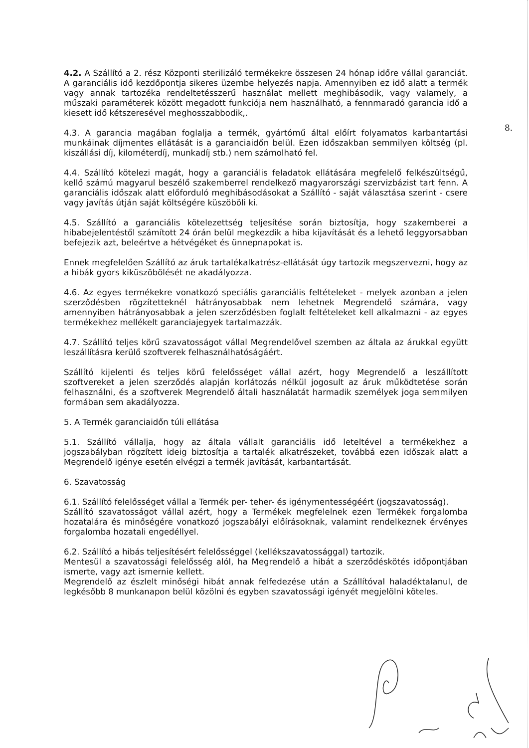8.
4.2. A Szállító a 2. rész Központi sterilizáló termékekre összesen 24 hónap időre vállal garanciát. A garanciális idő kezdőpontja sikeres üzembe helyezés napja. Amennyiben ez idő alatt a termék vagy annak tartozéka rendeltetésszerű használat mellett meghibásodik, vagy valamely, a műszaki paraméterek között megadott funkciója nem használható, a fennmaradó garancia idő a kiesett idő kétszeresével meghosszabbodik,.
4.3. A garancia magában foglalja a termék, gyártómű által előírt folyamatos karbantartási munkáinak díjmentes ellátását is a garanciaidőn belül. Ezen időszakban semmilyen költség (pl. kiszállási díj, kilométerdíj, munkadíj stb.) nem számolható fel.
4.4. Szállító kötelezi magát, hogy a garanciális feladatok ellátására megfelelő felkészültségű, kellő számú magyarul beszélő szakemberrel rendelkező magyarországi szervizbázist tart fenn. A garanciális időszak alatt előforduló meghibásodásokat a Szállító - saját választása szerint - csere vagy javítás útján saját költségére küszöböli ki.
4.5. Szállító a garanciális kötelezettség teljesítése során biztosítja, hogy szakemberei a hibabejelentéstől számított 24 órán belül megkezdik a hiba kijavítását és a lehető leggyorsabban befejezik azt, beleértve a hétvégéket és ünnepnapokat is.
Ennek megfelelően Szállító az áruk tartalékalkatrész-ellátását úgy tartozik megszervezni, hogy az a hibák gyors kiküszöbölését ne akadályozza.
4.6. Az egyes termékekre vonatkozó speciális garanciális feltételeket - melyek azonban a jelen szerződésben rögzítetteknél hátrányosabbak nem lehetnek Megrendelő számára, vagy amennyiben hátrányosabbak a jelen szerződésben foglalt feltételeket kell alkalmazni - az egyes termékekhez mellékelt garanciajegyek tartalmazzák.
4.7. Szállító teljes körű szavatosságot vállal Megrendelővel szemben az általa az árukkal együtt leszállításra kerülő szoftverek felhasználhatóságáért.
Szállító kijelenti és teljes körű felelősséget vállal azért, hogy Megrendelő a leszállított szoftvereket a jelen szerződés alapján korlátozás nélkül jogosult az áruk működtetése során felhasználni, és a szoftverek Megrendelő általi használatát harmadik személyek joga semmilyen formában sem akadályozza.
5. A Termék garanciaidőn túli ellátása
5.1. Szállító vállalja, hogy az általa vállalt garanciális idő leteltével a termékekhez a jogszabályban rögzített ideig biztosítja a tartalék alkatrészeket, továbbá ezen időszak alatt a Megrendelő igénye esetén elvégzi a termék javítását, karbantartását.
6. Szavatosság
6.1. Szállító felelősséget vállal a Termék per- teher- és igénymentességéért (jogszavatosság).
Szállító szavatosságot vállal azért, hogy a Termékek megfelelnek ezen Termékek forgalomba hozatalára és minőségére vonatkozó jogszabályi előírásoknak, valamint rendelkeznek érvényes forgalomba hozatali engedéllyel.
6.2. Szállító a hibás teljesítésért felelősséggel (kellékszavatossággal) tartozik.
Mentesül a szavatossági felelősség alól, ha Megrendelő a hibát a szerződéskötés időpontjában ismerte, vagy azt ismernie kellett.
Megrendelő az észlelt minőségi hibát annak felfedezése után a Szállítóval haladéktalanul, de legkésőbb 8 munkanapon belül közölni és egyben szavatossági igényét megjelölni köteles.